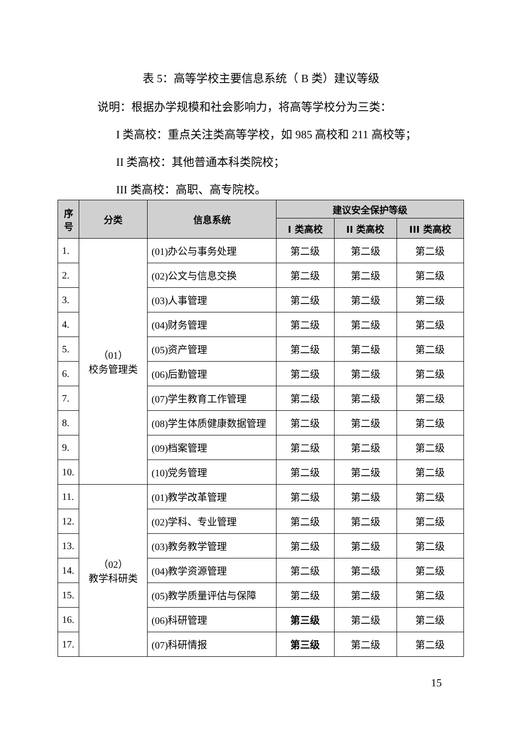表 5：高等学校主要信息系统（ B 类）建议等级
说明：根据办学规模和社会影响力，将高等学校分为三类：
I 类高校：重点关注类高等学校，如 985 高校和 211 高校等；
II 类高校：其他普通本科类院校；
III 类高校：高职、高专院校。
| 序号 | 分类 | 信息系统 | 建议安全保护等级 | | |
| --- | --- | --- | --- | --- | --- |
| | | | I 类高校 | II 类高校 | III 类高校 |
| 1. | （01） 校务管理类 | (01)办公与事务处理 | 第二级 | 第二级 | 第二级 |
| 2. | | (02)公文与信息交换 | 第二级 | 第二级 | 第二级 |
| 3. | | (03)人事管理 | 第二级 | 第二级 | 第二级 |
| 4. | | (04)财务管理 | 第二级 | 第二级 | 第二级 |
| 5. | | (05)资产管理 | 第二级 | 第二级 | 第二级 |
| 6. | | (06)后勤管理 | 第二级 | 第二级 | 第二级 |
| 7. | | (07)学生教育工作管理 | 第二级 | 第二级 | 第二级 |
| 8. | | (08)学生体质健康数据管理 | 第二级 | 第二级 | 第二级 |
| 9. | | (09)档案管理 | 第二级 | 第二级 | 第二级 |
| 10. | | (10)党务管理 | 第二级 | 第二级 | 第二级 |
| 11. | （02） 教学科研类 | (01)教学改革管理 | 第二级 | 第二级 | 第二级 |
| 12. | | (02)学科、专业管理 | 第二级 | 第二级 | 第二级 |
| 13. | | (03)教务教学管理 | 第二级 | 第二级 | 第二级 |
| 14. | | (04)教学资源管理 | 第二级 | 第二级 | 第二级 |
| 15. | | (05)教学质量评估与保障 | 第二级 | 第二级 | 第二级 |
| 16. | | (06)科研管理 | 第三级 | 第二级 | 第二级 |
| 17. | | (07)科研情报 | 第三级 | 第二级 | 第二级 |
15